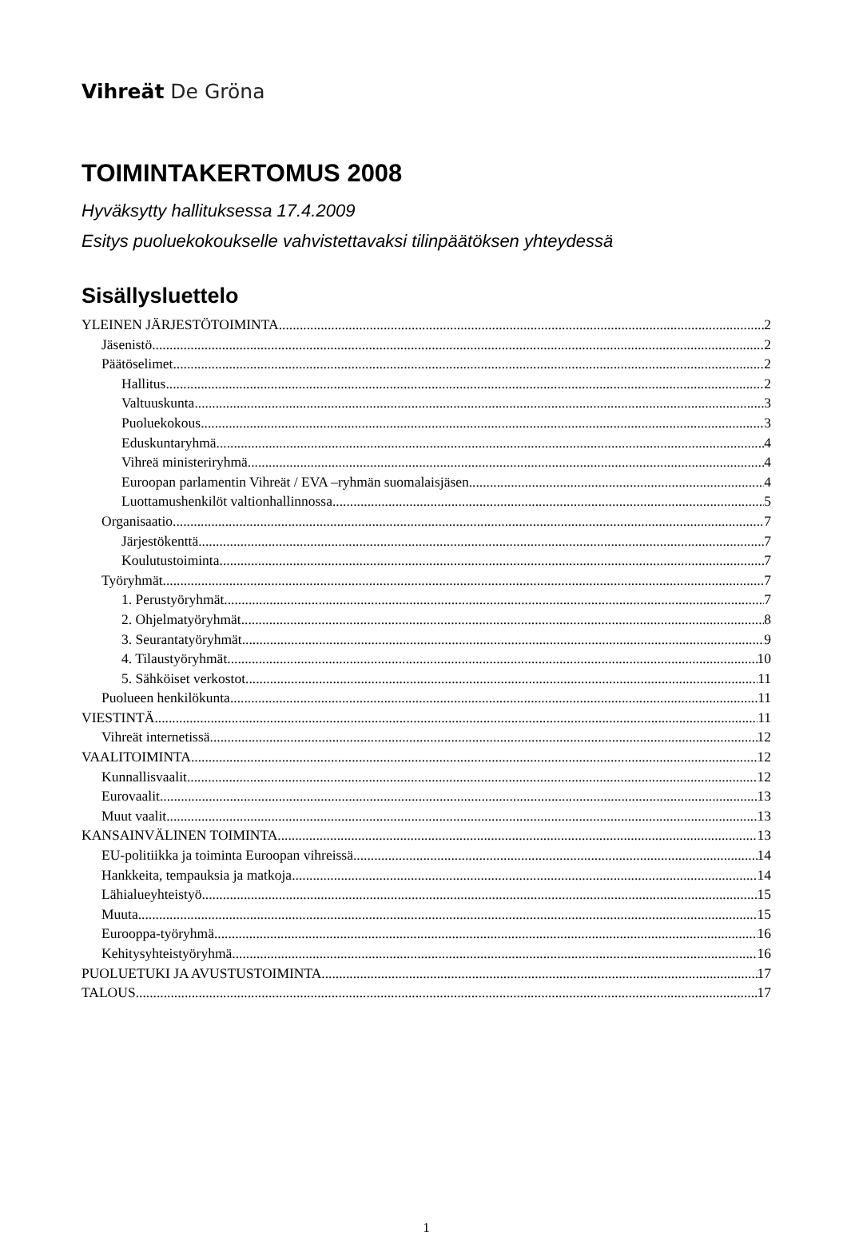Vihreät De Gröna
TOIMINTAKERTOMUS 2008
Hyväksytty hallituksessa 17.4.2009
Esitys puoluekokoukselle vahvistettavaksi tilinpäätöksen yhteydessä
Sisällysluettelo
YLEINEN JÄRJESTÖTOIMINTA 2
Jäsenistö 2
Päätöselimet 2
Hallitus 2
Valtuuskunta 3
Puoluekokous 3
Eduskuntaryhmä 4
Vihreä ministeriryhmä 4
Euroopan parlamentin Vihreät / EVA –ryhmän suomalaisjäsen 4
Luottamushenkilöt valtionhallinnossa 5
Organisaatio 7
Järjestökenttä 7
Koulutustoiminta 7
Työryhmät 7
1. Perustyöryhmät 7
2. Ohjelmatyöryhmät 8
3. Seurantatyöryhmät 9
4. Tilaustyöryhmät 10
5. Sähköiset verkostot 11
Puolueen henkilökunta 11
VIESTINTÄ 11
Vihreät internetissä 12
VAALITOIMINTA 12
Kunnallisvaalit 12
Eurovaalit 13
Muut vaalit 13
KANSAINVÄLINEN TOIMINTA 13
EU-politiikka ja toiminta Euroopan vihreissä 14
Hankkeita, tempauksia ja matkoja 14
Lähialueyhteistyö 15
Muuta 15
Eurooppa-työryhmä 16
Kehitysyhteistyöryhmä 16
PUOLUETUKI JA AVUSTUSTOIMINTA 17
TALOUS 17
1